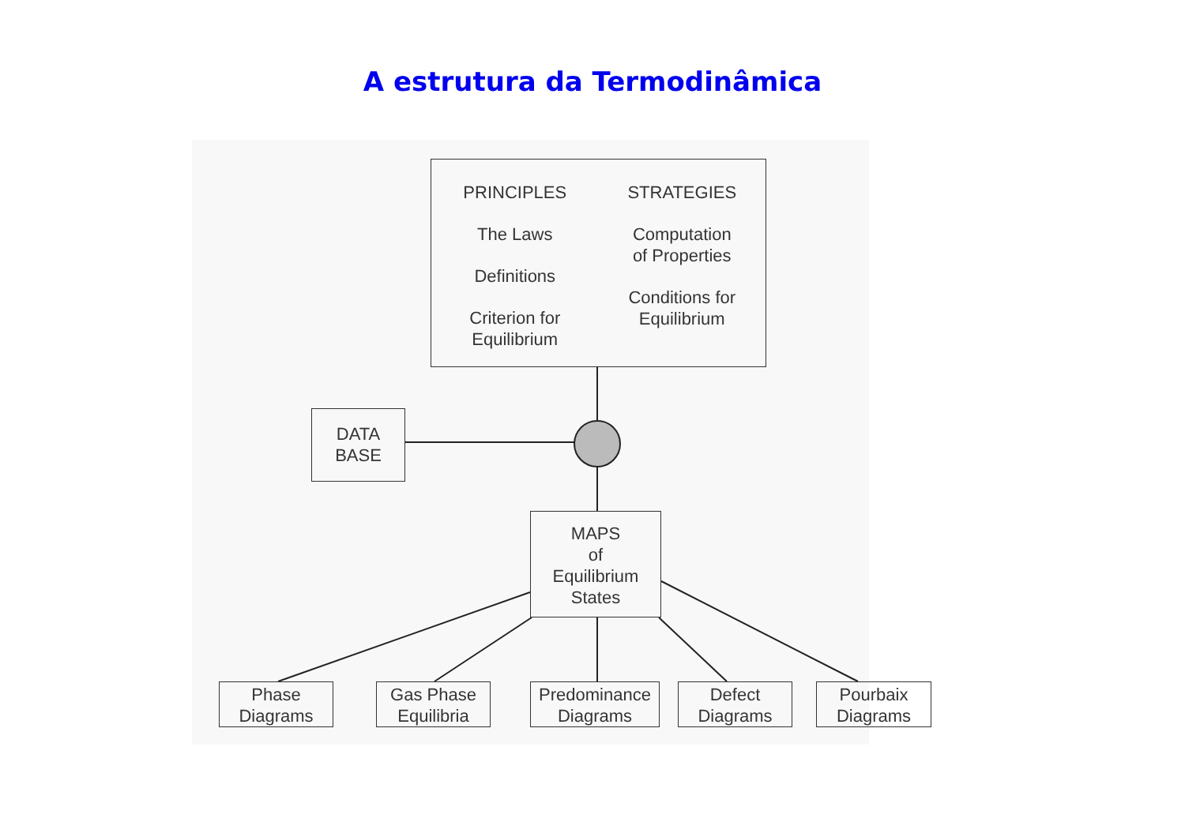A estrutura da Termodinâmica
PRINCIPLES
The Laws
Definitions
Criterion for
Equilibrium
STRATEGIES
Computation
of Properties
Conditions for
Equilibrium
DATA
BASE
MAPS
of
Equilibrium
States
Phase
Diagrams
Gas Phase
Equilibria
Predominance
Diagrams
Defect
Diagrams
Pourbaix
Diagrams